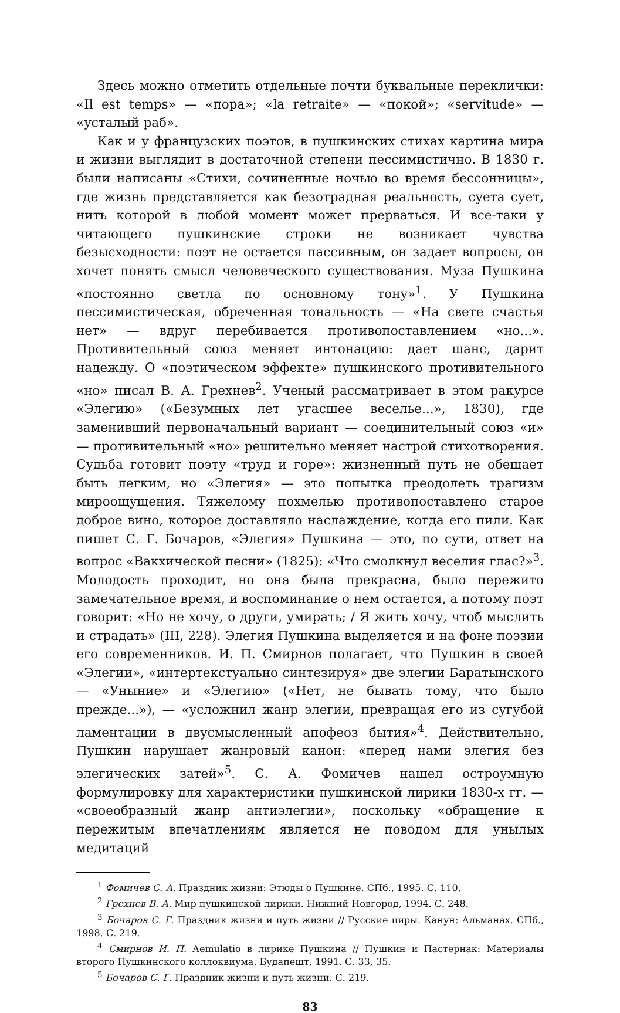Здесь можно отметить отдельные почти буквальные переклички: «Il est temps» — «пора»; «la retraite» — «покой»; «servitude» — «усталый раб».
Как и у французских поэтов, в пушкинских стихах картина мира и жизни выглядит в достаточной степени пессимистично. В 1830 г. были написаны «Стихи, сочиненные ночью во время бессонницы», где жизнь представляется как безотрадная реальность, суета сует, нить которой в любой момент может прерваться. И все-таки у читающего пушкинские строки не возникает чувства безысходности: поэт не остается пассивным, он задает вопросы, он хочет понять смысл человеческого существования. Муза Пушкина «постоянно светла по основному тону»<sup>1</sup>. У Пушкина пессимистическая, обреченная тональность — «На свете счастья нет» — вдруг перебивается противопоставлением «но...». Противительный союз меняет интонацию: дает шанс, дарит надежду. О «поэтическом эффекте» пушкинского противительного «но» писал В. А. Грехнев<sup>2</sup>. Ученый рассматривает в этом ракурсе «Элегию» («Безумных лет угасшее веселье...», 1830), где заменивший первоначальный вариант — соединительный союз «и» — противительный «но» решительно меняет настрой стихотворения. Судьба готовит поэту «труд и горе»: жизненный путь не обещает быть легким, но «Элегия» — это попытка преодолеть трагизм мироощущения. Тяжелому похмелью противопоставлено старое доброе вино, которое доставляло наслаждение, когда его пили. Как пишет С. Г. Бочаров, «Элегия» Пушкина — это, по сути, ответ на вопрос «Вакхической песни» (1825): «Что смолкнул веселия глас?»<sup>3</sup>. Молодость проходит, но она была прекрасна, было пережито замечательное время, и воспоминание о нем остается, а потому поэт говорит: «Но не хочу, о други, умирать; / Я жить хочу, чтоб мыслить и страдать» (III, 228). Элегия Пушкина выделяется и на фоне поэзии его современников. И. П. Смирнов полагает, что Пушкин в своей «Элегии», «интертекстуально синтезируя» две элегии Баратынского — «Уныние» и «Элегию» («Нет, не бывать тому, что было прежде...»), — «усложнил жанр элегии, превращая его из сугубой ламентации в двусмысленный апофеоз бытия»<sup>4</sup>. Действительно, Пушкин нарушает жанровый канон: «перед нами элегия без элегических затей»<sup>5</sup>. С. А. Фомичев нашел остроумную формулировку для характеристики пушкинской лирики 1830-х гг. — «своеобразный жанр антиэлегии», поскольку «обращение к пережитым впечатлениям является не поводом для унылых медитаций
<sup>1</sup> Фомичев С. А. Праздник жизни: Этюды о Пушкине. СПб., 1995. С. 110.
<sup>2</sup> Грехнев В. А. Мир пушкинской лирики. Нижний Новгород, 1994. С. 248.
<sup>3</sup> Бочаров С. Г. Праздник жизни и путь жизни // Русские пиры. Канун: Альманах. СПб., 1998. С. 219.
<sup>4</sup> Смирнов И. П. Aemulatio в лирике Пушкина // Пушкин и Пастернак: Материалы второго Пушкинского коллоквиума. Будапешт, 1991. С. 33, 35.
<sup>5</sup> Бочаров С. Г. Праздник жизни и путь жизни. С. 219.
83